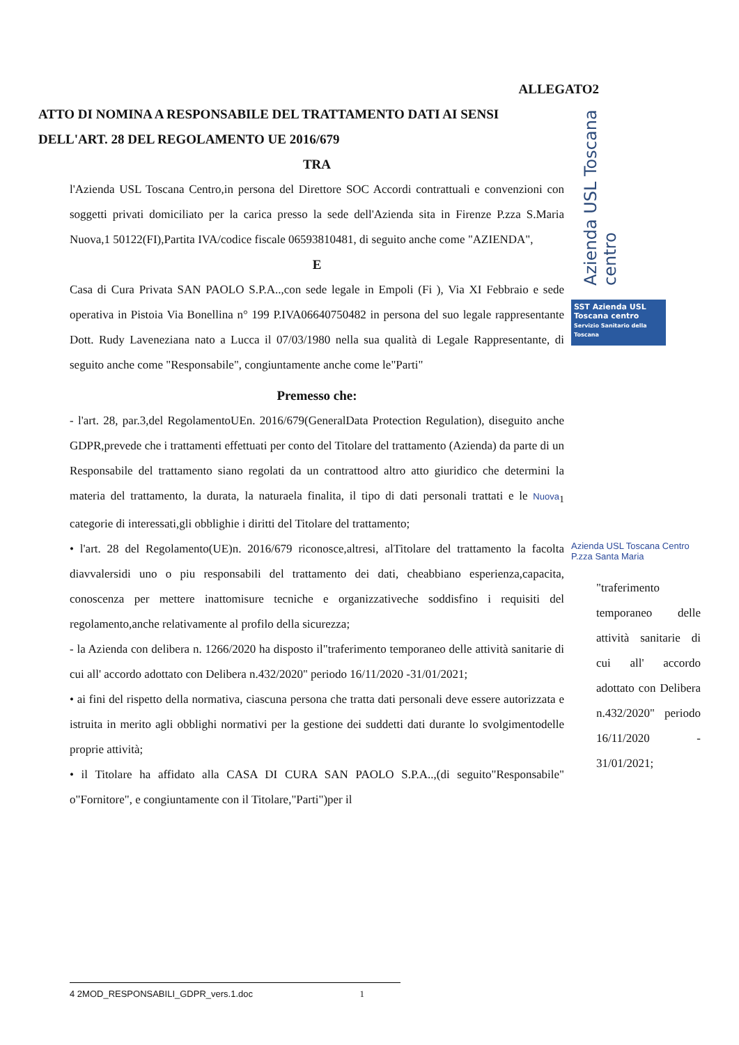ALLEGATO2
ATTO DI NOMINA A RESPONSABILE DEL TRATTAMENTO DATI AI SENSI DELL'ART. 28 DEL REGOLAMENTO UE 2016/679
TRA
l'Azienda USL Toscana Centro,in persona del Direttore SOC Accordi contrattuali e convenzioni con soggetti privati domiciliato per la carica presso la sede dell'Azienda sita in Firenze P.zza S.Maria Nuova,1 50122(FI),Partita IVA/codice fiscale 06593810481, di seguito anche come "AZIENDA",
E
Casa di Cura Privata SAN PAOLO S.P.A..,con sede legale in Empoli (Fi ), Via XI Febbraio e sede operativa in Pistoia Via Bonellina n° 199 P.IVA06640750482 in persona del suo legale rappresentante Dott. Rudy Laveneziana nato a Lucca il 07/03/1980 nella sua qualità di Legale Rappresentante, di seguito anche come "Responsabile", congiuntamente anche come le"Parti"
Premesso che:
- l'art. 28, par.3,del RegolamentoUEn. 2016/679(GeneralData Protection Regulation), diseguito anche GDPR,prevede che i trattamenti effettuati per conto del Titolare del trattamento (Azienda) da parte di un Responsabile del trattamento siano regolati da un contrattood altro atto giuridico che determini la materia del trattamento, la durata, la naturaela finalita, il tipo di dati personali trattati e le Nuova<sub>1</sub> categorie di interessati,gli obblighie i diritti del Titolare del trattamento;
• l'art. 28 del Regolamento(UE)n. 2016/679 riconosce,altresi, alTitolare del trattamento la facolta diavvalersidi uno o piu responsabili del trattamento dei dati, cheabbiano esperienza,capacita, conoscenza per mettere inattomisure tecniche e organizzativeche soddisfino i requisiti del regolamento,anche relativamente al profilo della sicurezza;
- la Azienda con delibera n. 1266/2020 ha disposto il"traferimento temporaneo delle attività sanitarie di cui all' accordo adottato con Delibera n.432/2020" periodo 16/11/2020 -31/01/2021;
• ai fini del rispetto della normativa, ciascuna persona che tratta dati personali deve essere autorizzata e istruita in merito agli obblighi normativi per la gestione dei suddetti dati durante lo svolgimentodelle proprie attività;
• il Titolare ha affidato alla CASA DI CURA SAN PAOLO S.P.A..,(di seguito"Responsabile" o"Fornitore", e congiuntamente con il Titolare,"Parti")per il
Azienda USL Toscana centro
SST Azienda USL Toscana centro
Servizio Sanitario della Toscana
Azienda USL Toscana Centro
P.zza Santa Maria
"traferimento temporaneo delle attività sanitarie di cui all' accordo adottato con Delibera n.432/2020" periodo 16/11/2020 - 31/01/2021;
4 2MOD_RESPONSABILI_GDPR_vers.1.doc 1